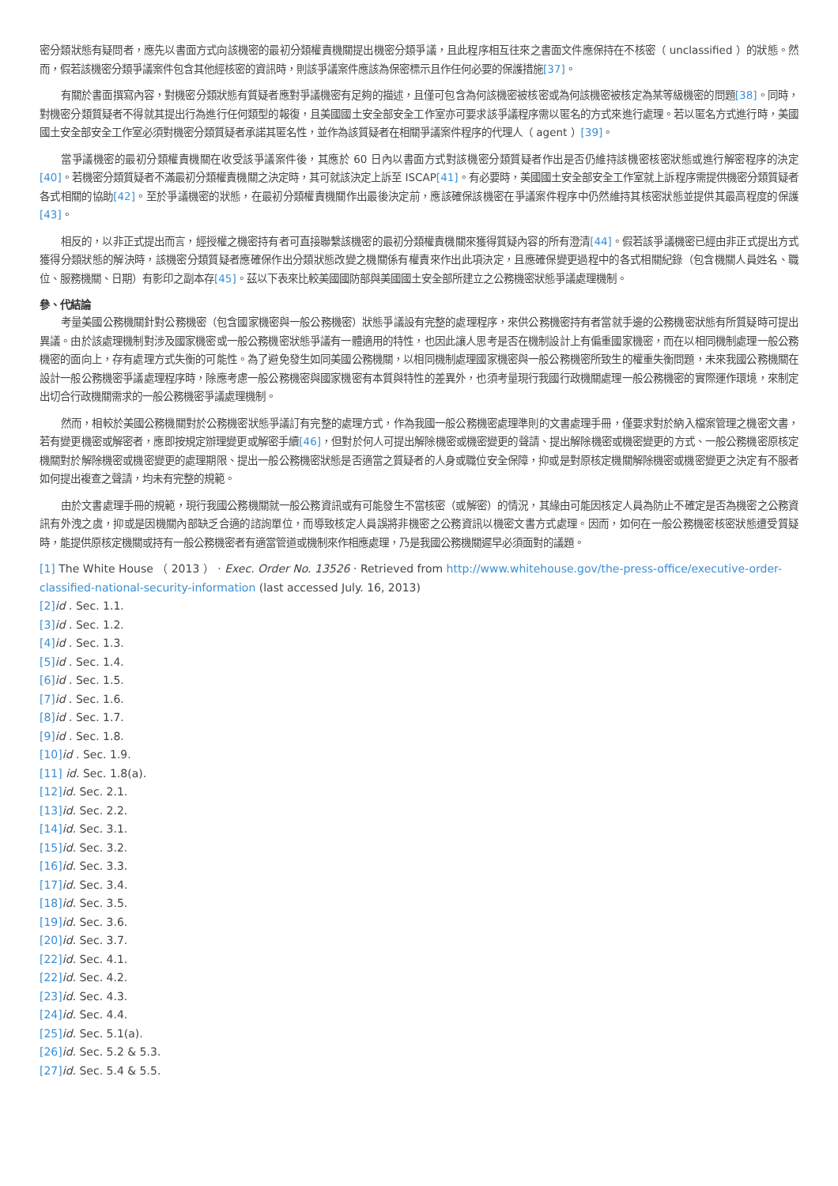密分類狀態有疑問者，應先以書面方式向該機密的最初分類權責機關提出機密分類爭議，且此程序相互往來之書面文件應保持在不核密（ unclassified ）的狀態。然而，假若該機密分類爭議案件包含其他經核密的資訊時，則該爭議案件應該為保密標示且作任何必要的保護措施[37]。
有關於書面撰寫內容，對機密分類狀態有質疑者應對爭議機密有足夠的描述，且僅可包含為何該機密被核密或為何該機密被核定為某等級機密的問題[38]。同時，對機密分類質疑者不得就其提出行為進行任何類型的報復，且美國國土安全部安全工作室亦可要求該爭議程序需以匿名的方式來進行處理。若以匿名方式進行時，美國國土安全部安全工作室必須對機密分類質疑者承諾其匿名性，並作為該質疑者在相關爭議案件程序的代理人（ agent ）[39]。
當爭議機密的最初分類權責機關在收受該爭議案件後，其應於 60 日內以書面方式對該機密分類質疑者作出是否仍維持該機密核密狀態或進行解密程序的決定[40]。若機密分類質疑者不滿最初分類權責機關之決定時，其可就該決定上訴至 ISCAP[41]。有必要時，美國國土安全部安全工作室就上訴程序需提供機密分類質疑者各式相關的協助[42]。至於爭議機密的狀態，在最初分類權責機關作出最後決定前，應該確保該機密在爭議案件程序中仍然維持其核密狀態並提供其最高程度的保護[43]。
相反的，以非正式提出而言，經授權之機密持有者可直接聯繫該機密的最初分類權責機關來獲得質疑內容的所有澄清[44]。假若該爭議機密已經由非正式提出方式獲得分類狀態的解決時，該機密分類質疑者應確保作出分類狀態改變之機關係有權責來作出此項決定，且應確保變更過程中的各式相關紀錄（包含機關人員姓名、職位、服務機關、日期）有影印之副本存[45]。茲以下表來比較美國國防部與美國國土安全部所建立之公務機密狀態爭議處理機制。
參、代結論
考量美國公務機關針對公務機密（包含國家機密與一般公務機密）狀態爭議設有完整的處理程序，來供公務機密持有者當就手邊的公務機密狀態有所質疑時可提出異議。由於該處理機制對涉及國家機密或一般公務機密狀態爭議有一體適用的特性，也因此讓人思考是否在機制設計上有偏重國家機密，而在以相同機制處理一般公務機密的面向上，存有處理方式失衡的可能性。為了避免發生如同美國公務機關，以相同機制處理國家機密與一般公務機密所致生的權重失衡問題，未來我國公務機關在設計一般公務機密爭議處理程序時，除應考慮一般公務機密與國家機密有本質與特性的差異外，也須考量現行我國行政機關處理一般公務機密的實際運作環境，來制定出切合行政機關需求的一般公務機密爭議處理機制。
然而，相較於美國公務機關對於公務機密狀態爭議訂有完整的處理方式，作為我國一般公務機密處理準則的文書處理手冊，僅要求對於納入檔案管理之機密文書，若有變更機密或解密者，應即按規定辦理變更或解密手續[46]，但對於何人可提出解除機密或機密變更的聲請、提出解除機密或機密變更的方式、一般公務機密原核定機關對於解除機密或機密變更的處理期限、提出一般公務機密狀態是否適當之質疑者的人身或職位安全保障，抑或是對原核定機關解除機密或機密變更之決定有不服者如何提出複查之聲請，均未有完整的規範。
由於文書處理手冊的規範，現行我國公務機關就一般公務資訊或有可能發生不當核密（或解密）的情況，其緣由可能因核定人員為防止不確定是否為機密之公務資訊有外洩之虞，抑或是因機關內部缺乏合適的諮詢單位，而導致核定人員誤將非機密之公務資訊以機密文書方式處理。因而，如何在一般公務機密核密狀態遭受質疑時，能提供原核定機關或持有一般公務機密者有適當管道或機制來作相應處理，乃是我國公務機關遲早必須面對的議題。
[1] The White House （ 2013 ） ‧ Exec. Order No. 13526 ‧ Retrieved from http://www.whitehouse.gov/the-press-office/executive-order-classified-national-security-information (last accessed July. 16, 2013)
[2] id . Sec. 1.1.
[3] id . Sec. 1.2.
[4] id . Sec. 1.3.
[5] id . Sec. 1.4.
[6] id . Sec. 1.5.
[7] id . Sec. 1.6.
[8] id . Sec. 1.7.
[9] id . Sec. 1.8.
[10] id . Sec. 1.9.
[11] id. Sec. 1.8(a).
[12] id. Sec. 2.1.
[13] id. Sec. 2.2.
[14] id. Sec. 3.1.
[15] id. Sec. 3.2.
[16] id. Sec. 3.3.
[17] id. Sec. 3.4.
[18] id. Sec. 3.5.
[19] id. Sec. 3.6.
[20] id. Sec. 3.7.
[22] id. Sec. 4.1.
[22] id. Sec. 4.2.
[23] id. Sec. 4.3.
[24] id. Sec. 4.4.
[25] id. Sec. 5.1(a).
[26] id. Sec. 5.2 & 5.3.
[27] id. Sec. 5.4 & 5.5.